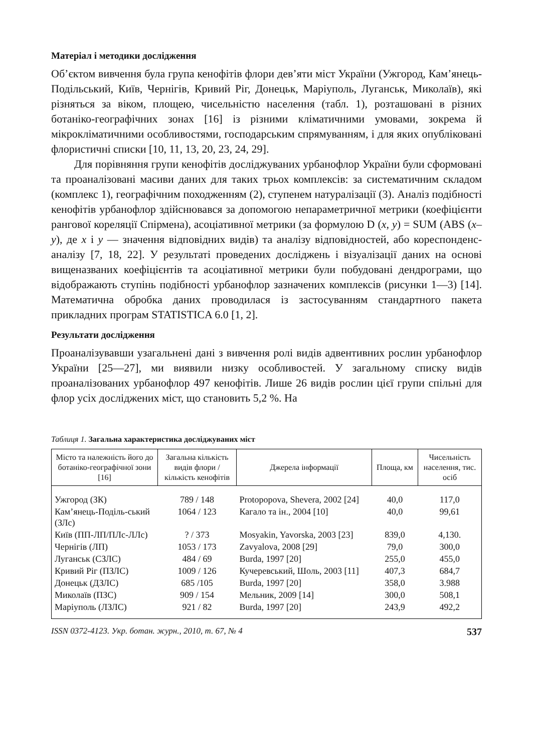Матеріал і методики дослідження
Об’єктом вивчення була група кенофітів флори дев’яти міст України (Ужгород, Кам’янець-Подільський, Київ, Чернігів, Кривий Ріг, Донецьк, Маріуполь, Луганськ, Миколаїв), які різняться за віком, площею, чисельністю населення (табл. 1), розташовані в різних ботаніко-географічних зонах [16] із різними кліматичними умовами, зокрема й мікрокліматичними особливостями, господарським спрямуванням, і для яких опубліковані флористичні списки [10, 11, 13, 20, 23, 24, 29].
Для порівняння групи кенофітів досліджуваних урбанофлор України були сформовані та проаналізовані масиви даних для таких трьох комплексів: за систематичним складом (комплекс 1), географічним походженням (2), ступенем натуралізації (3). Аналіз подібності кенофітів урбанофлор здійснювався за допомогою непараметричної метрики (коефіцієнти рангової кореляції Спірмена), асоціативної метрики (за формулою D (x, y) = SUM (ABS (x–y), де x і y — значення відповідних видів) та аналізу відповідностей, або кореспонденс-аналізу [7, 18, 22]. У результаті проведених досліджень і візуалізації даних на основі вищеназваних коефіцієнтів та асоціативної метрики були побудовані дендрограми, що відображають ступінь подібності урбанофлор зазначених комплексів (рисунки 1—3) [14]. Математична обробка даних проводилася із застосуванням стандартного пакета прикладних програм STATISTICA 6.0 [1, 2].
Результати дослідження
Проаналізувавши узагальнені дані з вивчення ролі видів адвентивних рослин урбанофлор України [25—27], ми виявили низку особливостей. У загальному списку видів проаналізованих урбанофлор 497 кенофітів. Лише 26 видів рослин цієї групи спільні для флор усіх досліджених міст, що становить 5,2 %. На
Таблиця 1. Загальна характеристика досліджуваних міст
| Місто та належність його до ботаніко-географічної зони [16] | Загальна кількість видів флори / кількість кенофітів | Джерела інформації | Площа, км | Чисельність населення, тис. осіб |
| --- | --- | --- | --- | --- |
| Ужгород (ЗК) | 789 / 148 | Protopopova, Shevera, 2002 [24] | 40,0 | 117,0 |
| Кам’янець-Поділь-ський (ЗЛс) | 1064 / 123 | Кагало та ін., 2004 [10] | 40,0 | 99,61 |
| Київ (ПП-ЛП/ПЛс-ЛЛс) | ? / 373 | Mosyakin, Yavorska, 2003 [23] | 839,0 | 4,130. |
| Чернігів (ЛП) | 1053 / 173 | Zavyalova, 2008 [29] | 79,0 | 300,0 |
| Луганськ (СЗЛС) | 484 / 69 | Burda, 1997 [20] | 255,0 | 455,0 |
| Кривий Ріг (ПЗЛС) | 1009 / 126 | Кучеревський, Шоль, 2003 [11] | 407,3 | 684,7 |
| Донецьк (ДЗЛС) | 685 /105 | Burda, 1997 [20] | 358,0 | 3.988 |
| Миколаїв (ПЗС) | 909 / 154 | Мельник, 2009 [14] | 300,0 | 508,1 |
| Маріуполь (ЛЗЛС) | 921 / 82 | Burda, 1997 [20] | 243,9 | 492,2 |
ISSN 0372-4123. Укр. ботан. журн., 2010, т. 67, № 4 537